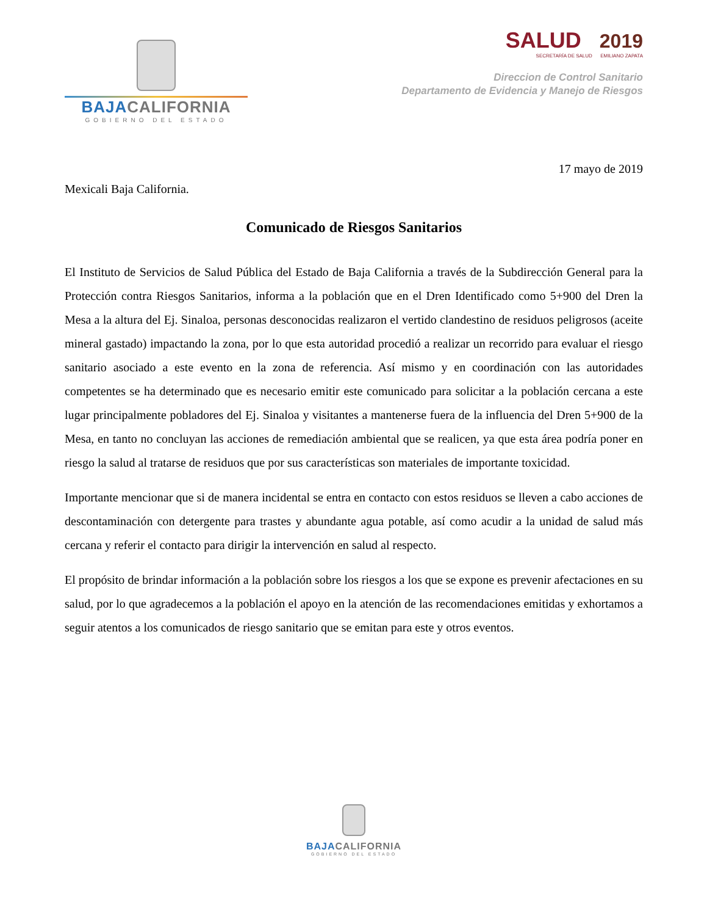BAJA CALIFORNIA
GOBIERNO DEL ESTADO
SALUD 2019
SECRETARÍA DE SALUD EMILIANO ZAPATA
Direccion de Control Sanitario
Departamento de Evidencia y Manejo de Riesgos
17 mayo de 2019
Mexicali Baja California.
Comunicado de Riesgos Sanitarios
El Instituto de Servicios de Salud Pública del Estado de Baja California a través de la Subdirección General para la Protección contra Riesgos Sanitarios, informa a la población que en el Dren Identificado como 5+900 del Dren la Mesa a la altura del Ej. Sinaloa, personas desconocidas realizaron el vertido clandestino de residuos peligrosos (aceite mineral gastado) impactando la zona, por lo que esta autoridad procedió a realizar un recorrido para evaluar el riesgo sanitario asociado a este evento en la zona de referencia. Así mismo y en coordinación con las autoridades competentes se ha determinado que es necesario emitir este comunicado para solicitar a la población cercana a este lugar principalmente pobladores del Ej. Sinaloa y visitantes a mantenerse fuera de la influencia del Dren 5+900 de la Mesa, en tanto no concluyan las acciones de remediación ambiental que se realicen, ya que esta área podría poner en riesgo la salud al tratarse de residuos que por sus características son materiales de importante toxicidad.
Importante mencionar que si de manera incidental se entra en contacto con estos residuos se lleven a cabo acciones de descontaminación con detergente para trastes y abundante agua potable, así como acudir a la unidad de salud más cercana y referir el contacto para dirigir la intervención en salud al respecto.
El propósito de brindar información a la población sobre los riesgos a los que se expone es prevenir afectaciones en su salud, por lo que agradecemos a la población el apoyo en la atención de las recomendaciones emitidas y exhortamos a seguir atentos a los comunicados de riesgo sanitario que se emitan para este y otros eventos.
BAJA CALIFORNIA
GOBIERNO DEL ESTADO